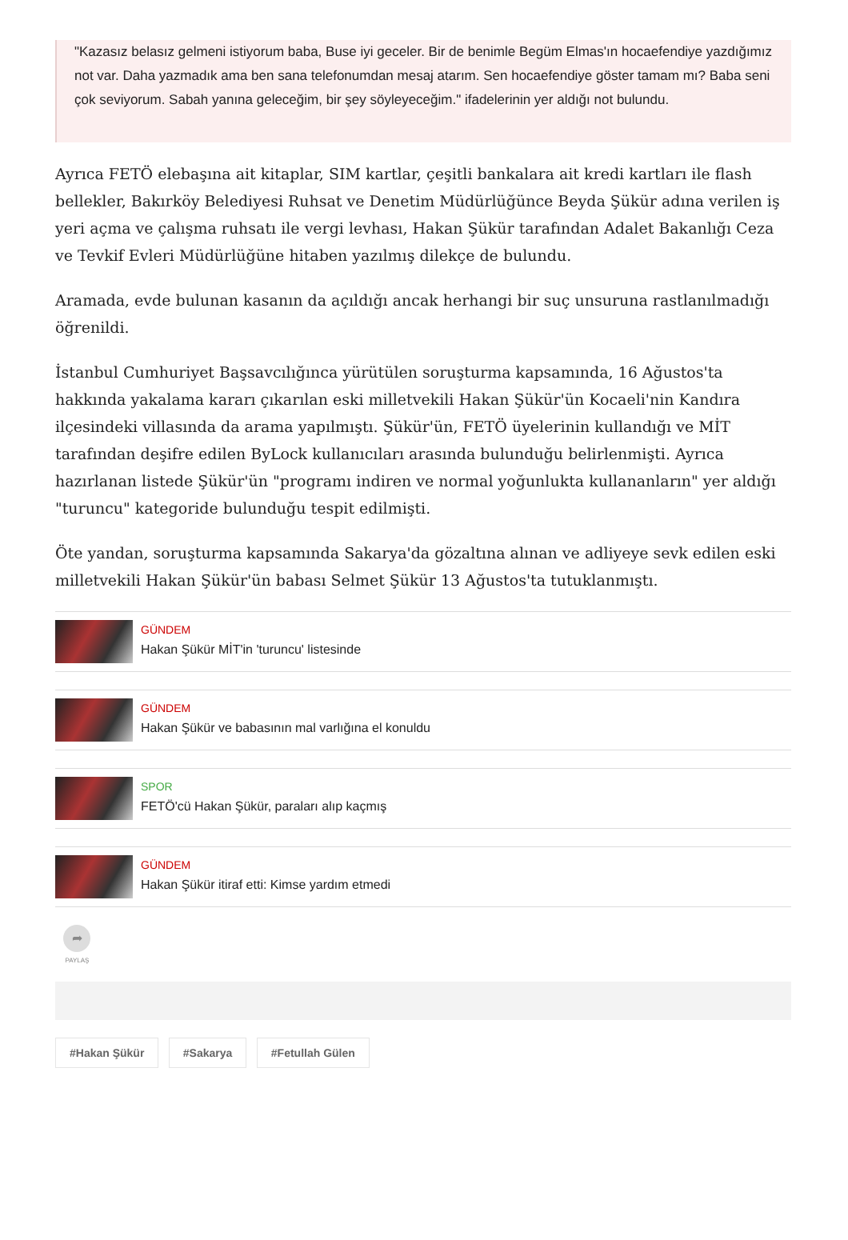"Kazasız belasız gelmeni istiyorum baba, Buse iyi geceler. Bir de benimle Begüm Elmas'ın hocaefendiye yazdığımız not var. Daha yazmadık ama ben sana telefonumdan mesaj atarım. Sen hocaefendiye göster tamam mı? Baba seni çok seviyorum. Sabah yanına geleceğim, bir şey söyleyeceğim." ifadelerinin yer aldığı not bulundu.
Ayrıca FETÖ elebaşına ait kitaplar, SIM kartlar, çeşitli bankalara ait kredi kartları ile flash bellekler, Bakırköy Belediyesi Ruhsat ve Denetim Müdürlüğünce Beyda Şükür adına verilen iş yeri açma ve çalışma ruhsatı ile vergi levhası, Hakan Şükür tarafından Adalet Bakanlığı Ceza ve Tevkif Evleri Müdürlüğüne hitaben yazılmış dilekçe de bulundu.
Aramada, evde bulunan kasanın da açıldığı ancak herhangi bir suç unsuruna rastlanılmadığı öğrenildi.
İstanbul Cumhuriyet Başsavcılığınca yürütülen soruşturma kapsamında, 16 Ağustos'ta hakkında yakalama kararı çıkarılan eski milletvekili Hakan Şükür'ün Kocaeli'nin Kandıra ilçesindeki villasında da arama yapılmıştı. Şükür'ün, FETÖ üyelerinin kullandığı ve MİT tarafından deşifre edilen ByLock kullanıcıları arasında bulunduğu belirlenmişti. Ayrıca hazırlanan listede Şükür'ün "programı indiren ve normal yoğunlukta kullananların" yer aldığı "turuncu" kategoride bulunduğu tespit edilmişti.
Öte yandan, soruşturma kapsamında Sakarya'da gözaltına alınan ve adliyeye sevk edilen eski milletvekili Hakan Şükür'ün babası Selmet Şükür 13 Ağustos'ta tutuklanmıştı.
GÜNDEM
Hakan Şükür MİT'in 'turuncu' listesinde
GÜNDEM
Hakan Şükür ve babasının mal varlığına el konuldu
SPOR
FETÖ'cü Hakan Şükür, paraları alıp kaçmış
GÜNDEM
Hakan Şükür itiraf etti: Kimse yardım etmedi
➦
PAYLAŞ
#Hakan Şükür #Sakarya #Fetullah Gülen